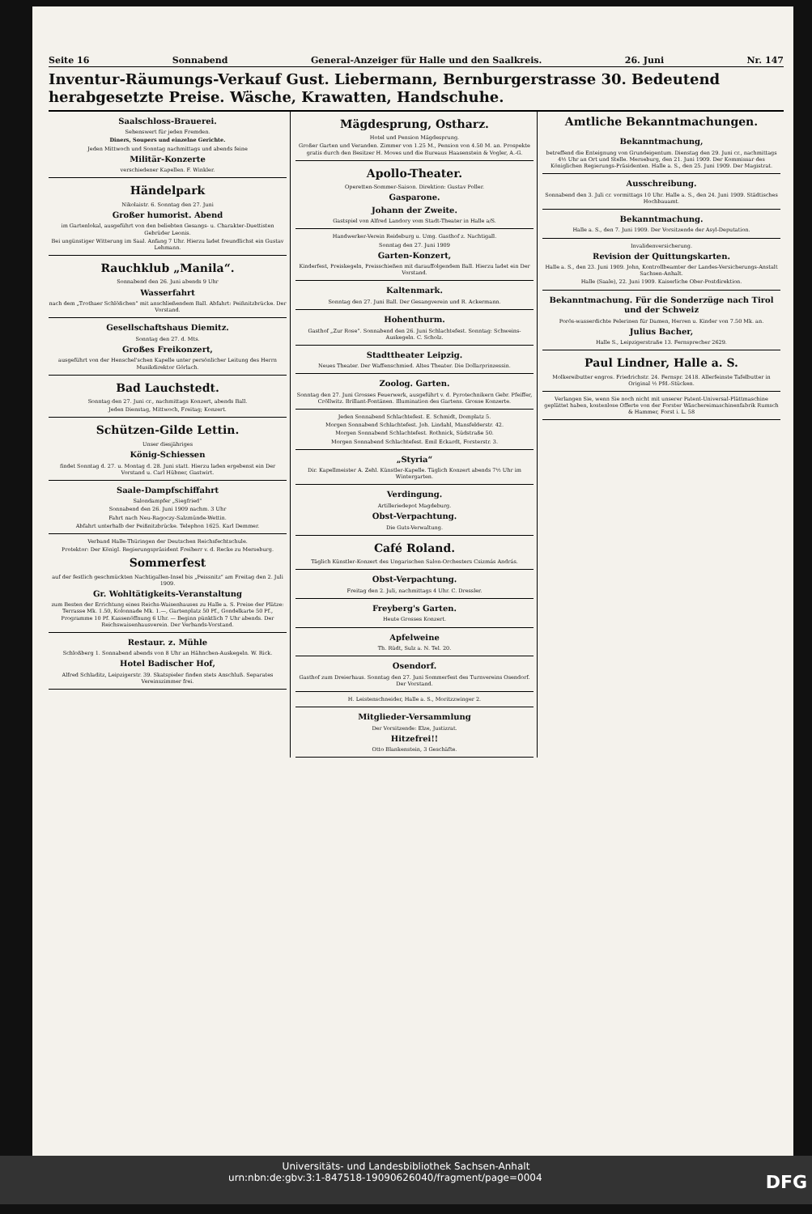Seite 16 Sonnabend General-Anzeiger für Halle und den Saalkreis. 26. Juni Nr. 147
Inventur-Räumungs-Verkauf Gust. Liebermann, Bernburgerstrasse 30. Bedeutend herabgesetzte Preise. Wäsche, Krawatten, Handschuhe.
Saalschloss-Brauerei.
Sehenswert für jeden Fremden.
Diners, Soupers und einzelne Gerichte.
Jeden Mittwoch und Sonntag nachmittags und abends feine
Militär-Konzerte
verschiedener Kapellen. F. Winkler.
Händelpark
Nikolaistr. 6. Sonntag den 27. Juni
Großer humorist. Abend
im Gartenlokal, ausgeführt von den beliebten Gesangs- u. Charakter-Duettisten Gebrüder Leonis.
Bei ungünstiger Witterung im Saal. Anfang 7 Uhr. Hierzu ladet freundlichst ein Gustav Lehmann.
Rauchklub „Manila“.
Sonnabend den 26. Juni abends 9 Uhr
Wasserfahrt
nach dem „Trothaer Schlößchen“ mit anschließendem Ball. Abfahrt: Peißnitzbrücke. Der Vorstand.
Gesellschaftshaus Diemitz.
Sonntag den 27. d. Mts.
Großes Freikonzert,
ausgeführt von der Henschel'schen Kapelle unter persönlicher Leitung des Herrn Musikdirektor Görlach.
Bad Lauchstedt.
Sonntag den 27. Juni cr., nachmittags Konzert, abends Ball.
Jeden Dienstag, Mittwoch, Freitag; Konzert.
Schützen-Gilde Lettin.
Unser diesjähriges
König-Schiessen
findet Sonntag d. 27. u. Montag d. 28. Juni statt. Hierzu laden ergebenst ein Der Vorstand u. Carl Hübner, Gastwirt.
Saale-Dampfschiffahrt
Salondampfer „Siegfried“
Sonnabend den 26. Juni 1909 nachm. 3 Uhr
Fahrt nach Neu-Ragoczy-Salzmünde-Wettin.
Abfahrt unterhalb der Peißnitzbrücke. Telephon 1625. Karl Demmer.
Verband Halle-Thüringen der Deutschen Reichsfechtschule.
Protektor: Der Königl. Regierungspräsident Freiherr v. d. Recke zu Merseburg.
Sommerfest
auf der festlich geschmückten Nachtigallen-Insel bis „Peissnitz“ am Freitag den 2. Juli 1909.
Gr. Wohltätigkeits-Veranstaltung
zum Besten der Errichtung eines Reichs-Waisenhauses zu Halle a. S. Preise der Plätze: Terrasse Mk. 1.50, Kolonnade Mk. 1.—, Gartenplatz 50 Pf., Gondelkarte 50 Pf., Programme 10 Pf. Kassenöffnung 6 Uhr. — Beginn pünktlich 7 Uhr abends. Der Reichswaisenhausverein. Der Verbands-Vorstand.
Restaur. z. Mühle
Schloßberg 1. Sonnabend abends von 8 Uhr an Hähnchen-Auskegeln. W. Rick.
Hotel Badischer Hof,
Alfred Schladitz, Leipzigerstr. 39. Skatspieler finden stets Anschluß. Separates Vereinszimmer frei.
Mägdesprung, Ostharz.
Hotel und Pension Mägdesprung.
Großer Garten und Veranden. Zimmer von 1.25 M., Pension von 4.50 M. an. Prospekte gratis durch den Besitzer H. Moves und die Bureaus Haasenstein & Vogler, A.-G.
Apollo-Theater.
Operetten-Sommer-Saison. Direktion: Gustav Poller.
Gasparone.
Johann der Zweite.
Gastspiel von Alfred Landory vom Stadt-Theater in Halle a/S.
Handwerker-Verein Reideburg u. Umg. Gasthof z. Nachtigall.
Sonntag den 27. Juni 1909
Garten-Konzert,
Kinderfest, Preiskegeln, Preisschießen mit darauffolgendem Ball. Hierzu ladet ein Der Vorstand.
Kaltenmark.
Sonntag den 27. Juni Ball. Der Gesangverein und R. Ackermann.
Hohenthurm.
Gasthof „Zur Rose“. Sonnabend den 26. Juni Schlachtefest. Sonntag: Schweins-Auskegeln. C. Scholz.
Stadttheater Leipzig.
Neues Theater. Der Waffenschmied. Altes Theater. Die Dollarprinzessin.
Zoolog. Garten.
Sonntag den 27. Juni Grosses Feuerwerk, ausgeführt v. d. Pyrotechnikern Gebr. Pfeiffer, Cröllwitz. Brillant-Fontänen. Illumination des Gartens. Grosse Konzerte.
Jeden Sonnabend Schlachtefest. E. Schmidt, Domplatz 5.
Morgen Sonnabend Schlachtefest. Joh. Lindahl, Mansfelderstr. 42.
Morgen Sonnabend Schlachtefest. Rothnick, Südstraße 50.
Morgen Sonnabend Schlachtefest. Emil Eckardt, Forsterstr. 3.
„Styria“
Dir. Kapellmeister A. Zehl. Künstler-Kapelle. Täglich Konzert abends 7½ Uhr im Wintergarten.
Verdingung.
Artilleriedepot Magdeburg.
Obst-Verpachtung.
Die Guts-Verwaltung.
Café Roland.
Täglich Künstler-Konzert des Ungarischen Salon-Orchesters Csizmás András.
Obst-Verpachtung.
Freitag den 2. Juli, nachmittags 4 Uhr. C. Dressler.
Freyberg's Garten.
Heute Grosses Konzert.
Apfelweine
Th. Rüdt, Sulz a. N. Tel. 20.
Osendorf.
Gasthof zum Dreierhaus. Sonntag den 27. Juni Sommerfest des Turnvereins Osendorf. Der Vorstand.
H. Leistenschneider, Halle a. S., Moritzzwinger 2.
Mitglieder-Versammlung
Der Vorsitzende: Elze, Justizrat.
Hitzefrei!!
Otto Blankenstein, 3 Geschäfte.
Amtliche Bekanntmachungen.
Bekanntmachung,
betreffend die Enteignung von Grundeigentum. Dienstag den 29. Juni cr., nachmittags 4½ Uhr an Ort und Stelle. Merseburg, den 21. Juni 1909. Der Kommissar des Königlichen Regierungs-Präsidenten. Halle a. S., den 25. Juni 1909. Der Magistrat.
Ausschreibung.
Sonnabend den 3. Juli cr. vormittags 10 Uhr. Halle a. S., den 24. Juni 1909. Städtisches Hochbauamt.
Bekanntmachung.
Halle a. S., den 7. Juni 1909. Der Vorsitzende der Asyl-Deputation.
Invalidenversicherung.
Revision der Quittungskarten.
Halle a. S., den 23. Juni 1909. John, Kontrollbeamter der Landes-Versicherungs-Anstalt Sachsen-Anhalt.
Halle (Saale), 22. Juni 1909. Kaiserliche Ober-Postdirektion.
Bekanntmachung. Für die Sonderzüge nach Tirol und der Schweiz
Porös-wasserdichte Pelerinen für Damen, Herren u. Kinder von 7.50 Mk. an.
Julius Bacher,
Halle S., Leipzigerstraße 13. Fernsprecher 2629.
Paul Lindner, Halle a. S.
Molkereibutter engros. Friedrichstr. 24. Fernspr. 2418. Allerfeinste Tafelbutter in Original ½ Pfd.-Stücken.
Verlangen Sie, wenn Sie noch nicht mit unserer Patent-Universal-Plättmaschine geplättet haben, kostenlose Offerte von der Forster Wäschereimaschinenfabrik Rumsch & Hammer, Forst i. L. 58
Universitäts- und Landesbibliothek Sachsen-Anhalt
urn:nbn:de:gbv:3:1-847518-19090626040/fragment/page=0004 DFG